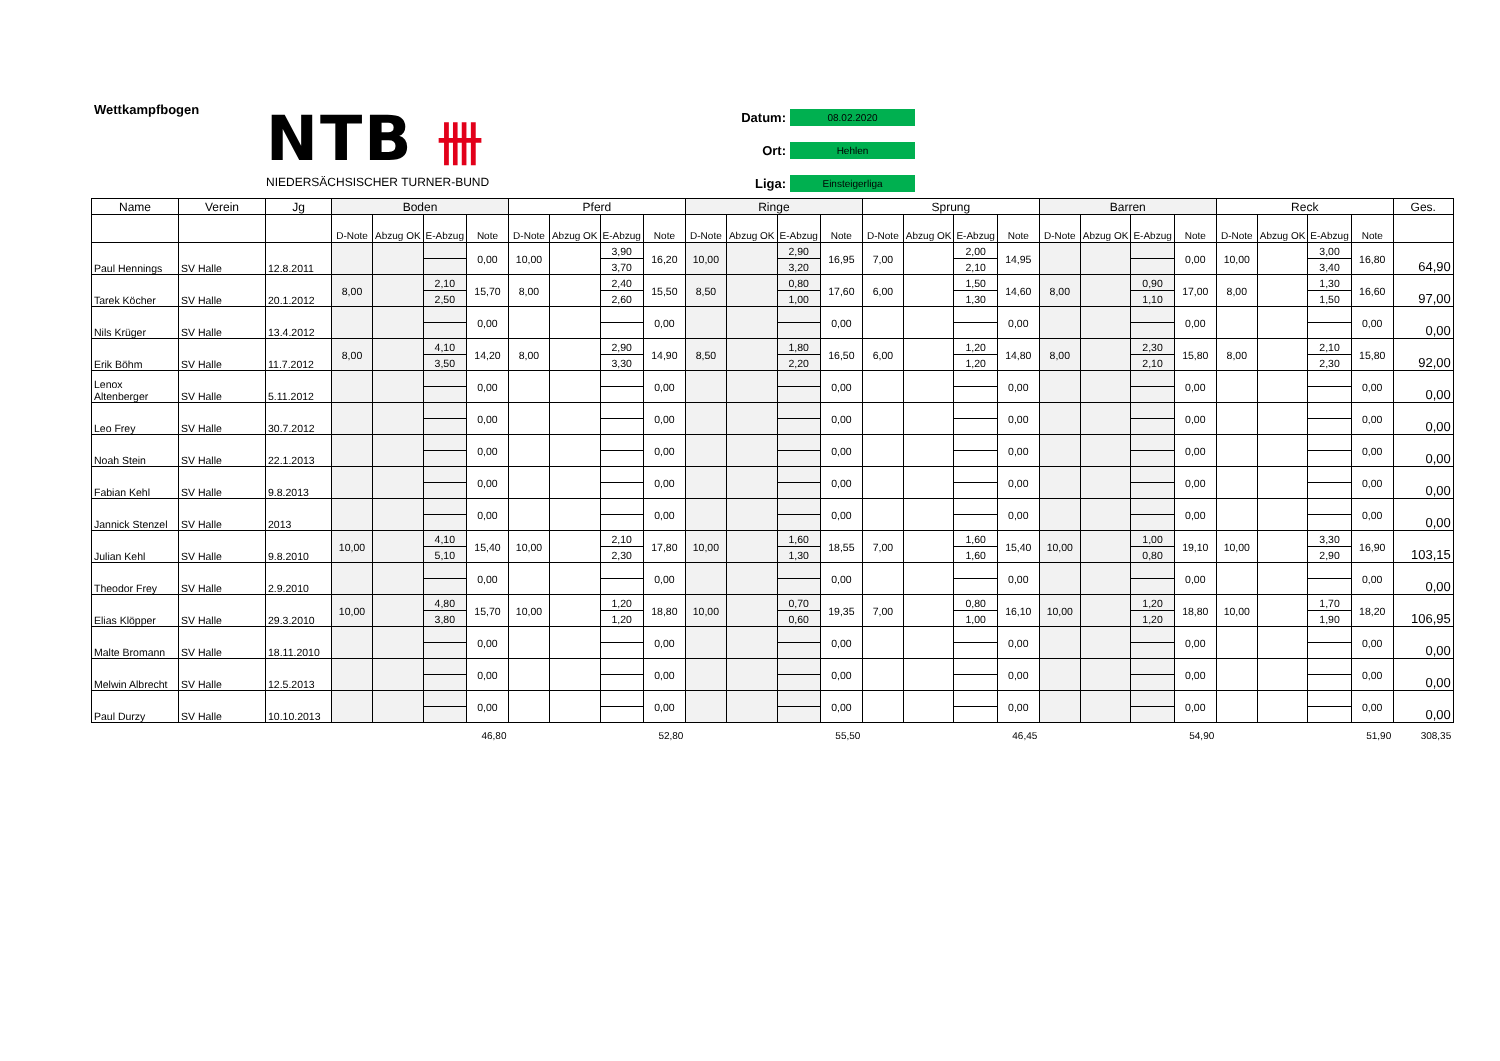Wettkampfbogen
NTB 卌
NIEDERSÄCHSISCHER TURNER-BUND
Datum: 08.02.2020
Ort: Hehlen
Liga: Einsteigerliga
| Name | Verein | Jg | Boden | | | | Pferd | | | | Ringe | | | | Sprung | | | | Barren | | | | Reck | | | | Ges. |
| --- | --- | --- | --- | --- | --- | --- | --- | --- | --- | --- | --- | --- | --- | --- | --- | --- | --- | --- | --- | --- | --- | --- | --- | --- | --- | --- | --- |
| | | | D-Note | Abzug OK | E-Abzug | Note | D-Note | Abzug OK | E-Abzug | Note | D-Note | Abzug OK | E-Abzug | Note | D-Note | Abzug OK | E-Abzug | Note | D-Note | Abzug OK | E-Abzug | Note | D-Note | Abzug OK | E-Abzug | Note | |
| Paul Hennings | SV Halle | 12.8.2011 | | | | 0,00 | 10,00 | | 3,90 | 16,20 | 10,00 | | 2,90 | 16,95 | 7,00 | | 2,00 | 14,95 | | | | 0,00 | 10,00 | | 3,00 | 16,80 | 64,90 |
| | | | | | | | | | 3,70 | | | | 3,20 | | | | 2,10 | | | | | | | | 3,40 | | |
| Tarek Köcher | SV Halle | 20.1.2012 | 8,00 | | 2,10 | 15,70 | 8,00 | | 2,40 | 15,50 | 8,50 | | 0,80 | 17,60 | 6,00 | | 1,50 | 14,60 | 8,00 | | 0,90 | 17,00 | 8,00 | | 1,30 | 16,60 | 97,00 |
| | | | | | 2,50 | | | | 2,60 | | | | 1,00 | | | | 1,30 | | | | 1,10 | | | | 1,50 | | |
| Nils Krüger | SV Halle | 13.4.2012 | | | | 0,00 | | | | 0,00 | | | | 0,00 | | | | 0,00 | | | | 0,00 | | | | 0,00 | 0,00 |
| Erik Böhm | SV Halle | 11.7.2012 | 8,00 | | 4,10 | 14,20 | 8,00 | | 2,90 | 14,90 | 8,50 | | 1,80 | 16,50 | 6,00 | | 1,20 | 14,80 | 8,00 | | 2,30 | 15,80 | 8,00 | | 2,10 | 15,80 | 92,00 |
| | | | | | 3,50 | | | | 3,30 | | | | 2,20 | | | | 1,20 | | | | 2,10 | | | | 2,30 | | |
| Lenox Altenberger | SV Halle | 5.11.2012 | | | | 0,00 | | | | 0,00 | | | | 0,00 | | | | 0,00 | | | | 0,00 | | | | 0,00 | 0,00 |
| Leo Frey | SV Halle | 30.7.2012 | | | | 0,00 | | | | 0,00 | | | | 0,00 | | | | 0,00 | | | | 0,00 | | | | 0,00 | 0,00 |
| Noah Stein | SV Halle | 22.1.2013 | | | | 0,00 | | | | 0,00 | | | | 0,00 | | | | 0,00 | | | | 0,00 | | | | 0,00 | 0,00 |
| Fabian Kehl | SV Halle | 9.8.2013 | | | | 0,00 | | | | 0,00 | | | | 0,00 | | | | 0,00 | | | | 0,00 | | | | 0,00 | 0,00 |
| Jannick Stenzel | SV Halle | 2013 | | | | 0,00 | | | | 0,00 | | | | 0,00 | | | | 0,00 | | | | 0,00 | | | | 0,00 | 0,00 |
| Julian Kehl | SV Halle | 9.8.2010 | 10,00 | | 4,10 | 15,40 | 10,00 | | 2,10 | 17,80 | 10,00 | | 1,60 | 18,55 | 7,00 | | 1,60 | 15,40 | 10,00 | | 1,00 | 19,10 | 10,00 | | 3,30 | 16,90 | 103,15 |
| | | | | | 5,10 | | | | 2,30 | | | | 1,30 | | | | 1,60 | | | | 0,80 | | | | 2,90 | | |
| Theodor Frey | SV Halle | 2.9.2010 | | | | 0,00 | | | | 0,00 | | | | 0,00 | | | | 0,00 | | | | 0,00 | | | | 0,00 | 0,00 |
| Elias Klöpper | SV Halle | 29.3.2010 | 10,00 | | 4,80 | 15,70 | 10,00 | | 1,20 | 18,80 | 10,00 | | 0,70 | 19,35 | 7,00 | | 0,80 | 16,10 | 10,00 | | 1,20 | 18,80 | 10,00 | | 1,70 | 18,20 | 106,95 |
| | | | | | 3,80 | | | | 1,20 | | | | 0,60 | | | | 1,00 | | | | 1,20 | | | | 1,90 | | |
| Malte Bromann | SV Halle | 18.11.2010 | | | | 0,00 | | | | 0,00 | | | | 0,00 | | | | 0,00 | | | | 0,00 | | | | 0,00 | 0,00 |
| Melwin Albrecht | SV Halle | 12.5.2013 | | | | 0,00 | | | | 0,00 | | | | 0,00 | | | | 0,00 | | | | 0,00 | | | | 0,00 | 0,00 |
| Paul Durzy | SV Halle | 10.10.2013 | | | | 0,00 | | | | 0,00 | | | | 0,00 | | | | 0,00 | | | | 0,00 | | | | 0,00 | 0,00 |
| | | | | | | 46,80 | | | | 52,80 | | | | 55,50 | | | | 46,45 | | | | 54,90 | | | | 51,90 | 308,35 |